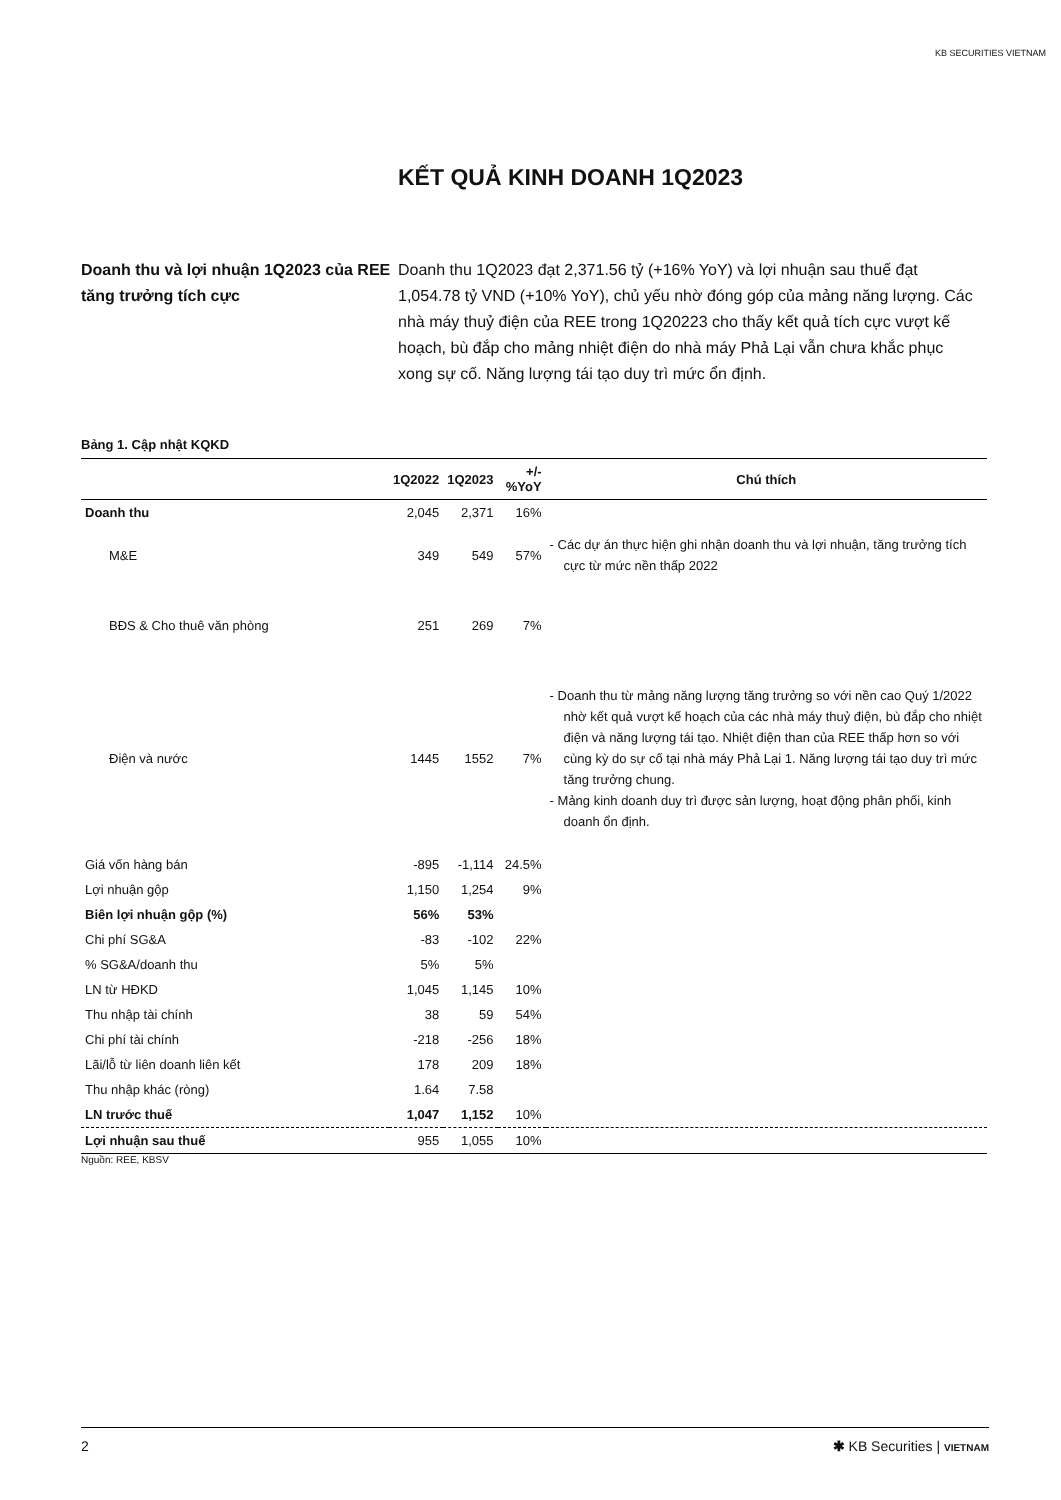KB SECURITIES VIETNAM
KẾT QUẢ KINH DOANH 1Q2023
Doanh thu và lợi nhuận 1Q2023 của REE tăng trưởng tích cực
Doanh thu 1Q2023 đạt 2,371.56 tỷ (+16% YoY) và lợi nhuận sau thuế đạt 1,054.78 tỷ VND (+10% YoY), chủ yếu nhờ đóng góp của mảng năng lượng. Các nhà máy thuỷ điện của REE trong 1Q20223 cho thấy kết quả tích cực vượt kế hoạch, bù đắp cho mảng nhiệt điện do nhà máy Phả Lại vẫn chưa khắc phục xong sự cố. Năng lượng tái tạo duy trì mức ổn định.
Bảng 1. Cập nhật KQKD
| | 1Q2022 | 1Q2023 | +/-%YoY | Chú thích |
| --- | --- | --- | --- | --- |
| Doanh thu | 2,045 | 2,371 | 16% | |
| M&E | 349 | 549 | 57% | - Các dự án thực hiện ghi nhận doanh thu và lợi nhuận, tăng trưởng tích cực từ mức nền thấp 2022 |
| BĐS & Cho thuê văn phòng | 251 | 269 | 7% | |
| Điện và nước | 1445 | 1552 | 7% | - Doanh thu từ mảng năng lượng tăng trưởng so với nền cao Quý 1/2022 nhờ kết quả vượt kế hoạch của các nhà máy thuỷ điện, bù đắp cho nhiệt điện và năng lượng tái tạo. Nhiệt điện than của REE thấp hơn so với cùng kỳ do sự cố tại nhà máy Phả Lại 1. Năng lượng tái tạo duy trì mức tăng trưởng chung. - Mảng kinh doanh duy trì được sản lượng, hoạt động phân phối, kinh doanh ổn định. |
| Giá vốn hàng bán | -895 | -1,114 | 24.5% | |
| Lợi nhuận gộp | 1,150 | 1,254 | 9% | |
| Biên lợi nhuận gộp (%) | 56% | 53% | | |
| Chi phí SG&A | -83 | -102 | 22% | |
| % SG&A/doanh thu | 5% | 5% | | |
| LN từ HĐKD | 1,045 | 1,145 | 10% | |
| Thu nhập tài chính | 38 | 59 | 54% | |
| Chi phí tài chính | -218 | -256 | 18% | |
| Lãi/lỗ từ liên doanh liên kết | 178 | 209 | 18% | |
| Thu nhập khác (ròng) | 1.64 | 7.58 | | |
| LN trước thuế | 1,047 | 1,152 | 10% | |
| Lợi nhuận sau thuế | 955 | 1,055 | 10% | |
Nguồn: REE, KBSV
2 ✱ KB Securities | VIETNAM